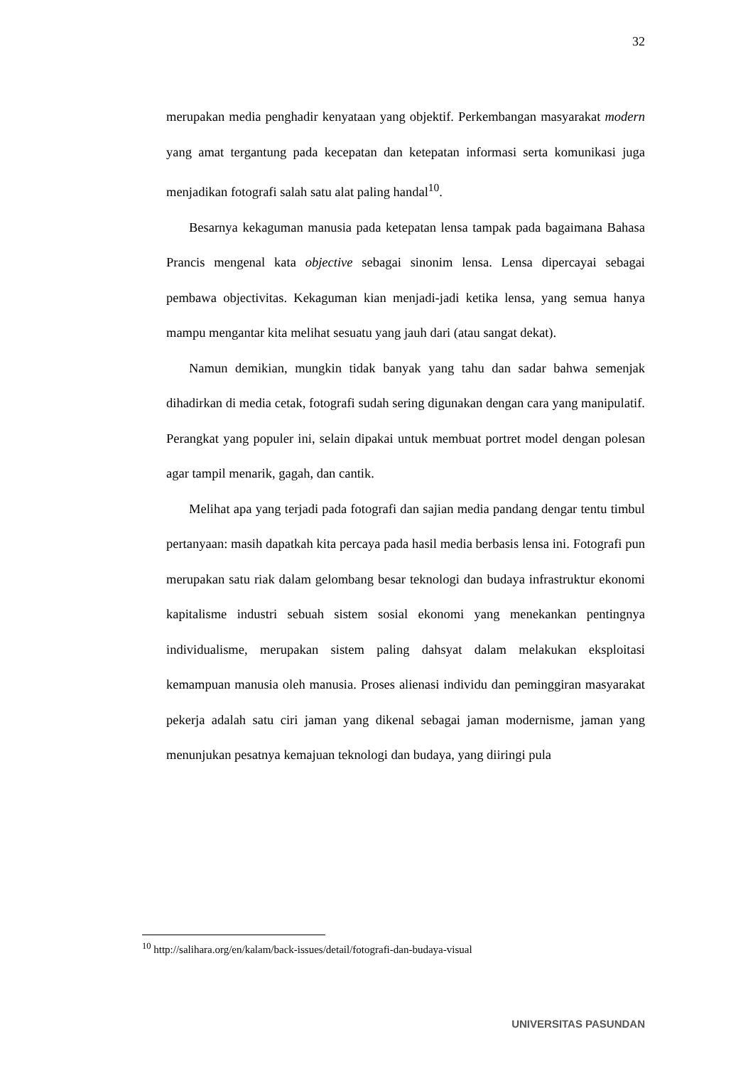32
merupakan media penghadir kenyataan yang objektif. Perkembangan masyarakat modern yang amat tergantung pada kecepatan dan ketepatan informasi serta komunikasi juga menjadikan fotografi salah satu alat paling handal<sup>10</sup>.
Besarnya kekaguman manusia pada ketepatan lensa tampak pada bagaimana Bahasa Prancis mengenal kata objective sebagai sinonim lensa. Lensa dipercayai sebagai pembawa objectivitas. Kekaguman kian menjadi-jadi ketika lensa, yang semua hanya mampu mengantar kita melihat sesuatu yang jauh dari (atau sangat dekat).
Namun demikian, mungkin tidak banyak yang tahu dan sadar bahwa semenjak dihadirkan di media cetak, fotografi sudah sering digunakan dengan cara yang manipulatif. Perangkat yang populer ini, selain dipakai untuk membuat portret model dengan polesan agar tampil menarik, gagah, dan cantik.
Melihat apa yang terjadi pada fotografi dan sajian media pandang dengar tentu timbul pertanyaan: masih dapatkah kita percaya pada hasil media berbasis lensa ini. Fotografi pun merupakan satu riak dalam gelombang besar teknologi dan budaya infrastruktur ekonomi kapitalisme industri sebuah sistem sosial ekonomi yang menekankan pentingnya individualisme, merupakan sistem paling dahsyat dalam melakukan eksploitasi kemampuan manusia oleh manusia. Proses alienasi individu dan peminggiran masyarakat pekerja adalah satu ciri jaman yang dikenal sebagai jaman modernisme, jaman yang menunjukan pesatnya kemajuan teknologi dan budaya, yang diiringi pula
<sup>10</sup> http://salihara.org/en/kalam/back-issues/detail/fotografi-dan-budaya-visual
UNIVERSITAS PASUNDAN